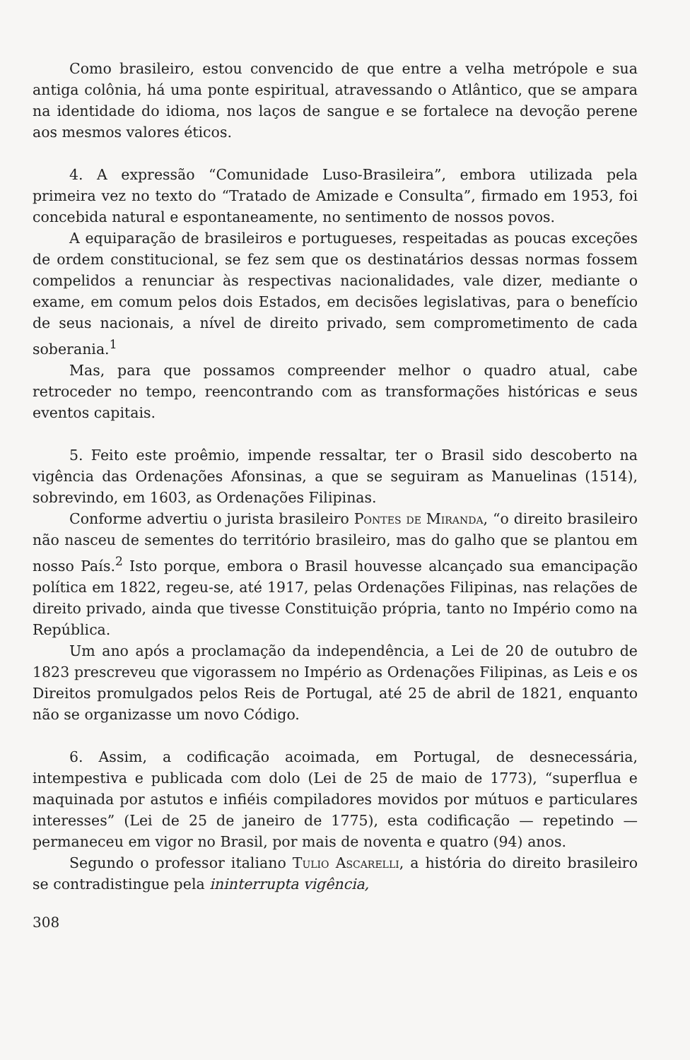Como brasileiro, estou convencido de que entre a velha metrópole e sua antiga colônia, há uma ponte espiritual, atravessando o Atlântico, que se ampara na identidade do idioma, nos laços de sangue e se fortalece na devoção perene aos mesmos valores éticos.
4. A expressão “Comunidade Luso-Brasileira”, embora utilizada pela primeira vez no texto do “Tratado de Amizade e Consulta”, firmado em 1953, foi concebida natural e espontaneamente, no sentimento de nossos povos.
A equiparação de brasileiros e portugueses, respeitadas as poucas exceções de ordem constitucional, se fez sem que os destinatários dessas normas fossem compelidos a renunciar às respectivas nacionalidades, vale dizer, mediante o exame, em comum pelos dois Estados, em decisões legislativas, para o benefício de seus nacionais, a nível de direito privado, sem comprometimento de cada soberania.<sup>1</sup>
Mas, para que possamos compreender melhor o quadro atual, cabe retroceder no tempo, reencontrando com as transformações históricas e seus eventos capitais.
5. Feito este proêmio, impende ressaltar, ter o Brasil sido descoberto na vigência das Ordenações Afonsinas, a que se seguiram as Manuelinas (1514), sobrevindo, em 1603, as Ordenações Filipinas.
Conforme advertiu o jurista brasileiro Pontes de Miranda, “o direito brasileiro não nasceu de sementes do território brasileiro, mas do galho que se plantou em nosso País.<sup>2</sup> Isto porque, embora o Brasil houvesse alcançado sua emancipação política em 1822, regeu-se, até 1917, pelas Ordenações Filipinas, nas relações de direito privado, ainda que tivesse Constituição própria, tanto no Império como na República.
Um ano após a proclamação da independência, a Lei de 20 de outubro de 1823 prescreveu que vigorassem no Império as Ordenações Filipinas, as Leis e os Direitos promulgados pelos Reis de Portugal, até 25 de abril de 1821, enquanto não se organizasse um novo Código.
6. Assim, a codificação acoimada, em Portugal, de desnecessária, intempestiva e publicada com dolo (Lei de 25 de maio de 1773), “superflua e maquinada por astutos e infiéis compiladores movidos por mútuos e particulares interesses” (Lei de 25 de janeiro de 1775), esta codificação — repetindo — permaneceu em vigor no Brasil, por mais de noventa e quatro (94) anos.
Segundo o professor italiano Tulio Ascarelli, a história do direito brasileiro se contradistingue pela ininterrupta vigência,
308